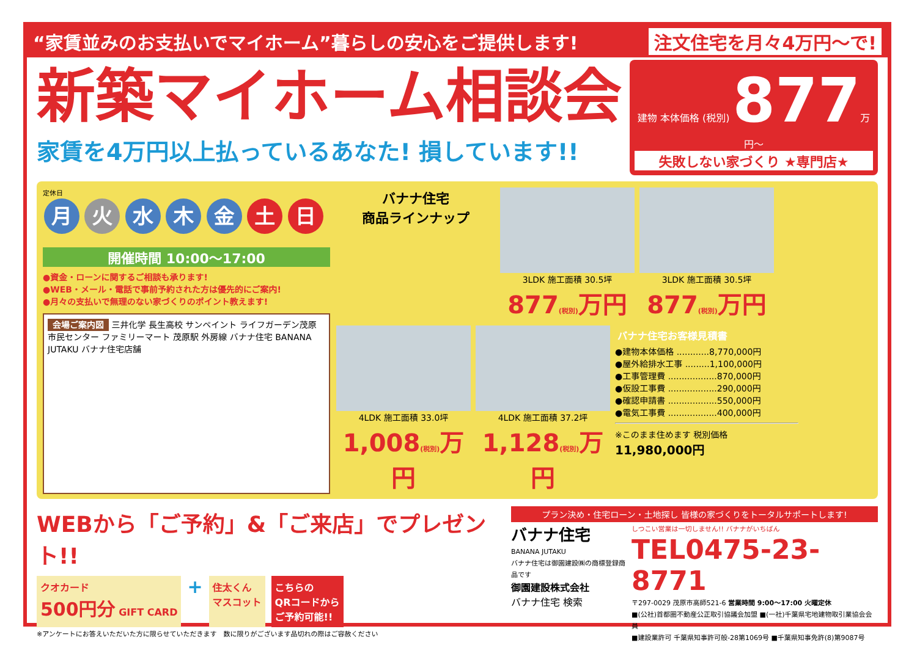“家賃並みのお支払いでマイホーム”暮らしの安心をご提供します! 注文住宅を月々4万円〜で!
新築マイホーム相談会
家賃を4万円以上払っているあなた! 損しています!!
建物 本体価格 (税別) 877万円〜
失敗しない家づくり ★専門店★
定休日
月 火 水 木 金 土 日
開催時間 10:00〜17:00
●資金・ローンに関するご相談も承ります!
●WEB・メール・電話で事前予約された方は優先的にご案内!
●月々の支払いで無理のない家づくりのポイント教えます!
会場ご案内図 三井化学 長生高校 サンペイント ライフガーデン茂原 市民センター ファミリーマート 茂原駅 外房線 バナナ住宅 BANANA JUTAKU バナナ住宅店舗
バナナ住宅
商品ラインナップ
3LDK 施工面積 30.5坪
877(税別) 万円
3LDK 施工面積 30.5坪
877(税別) 万円
4LDK 施工面積 33.0坪
1,008(税別) 万円
4LDK 施工面積 37.2坪
1,128(税別) 万円
バナナ住宅お客様見積書
●建物本体価格 ............8,770,000円
●屋外給排水工事 .........1,100,000円
●工事管理費 ..................870,000円
●仮設工事費 ..................290,000円
●確認申請書 ..................550,000円
●電気工事費 ..................400,000円
※このまま住めます 税別価格 11,980,000円
WEBから「ご予約」&「ご来店」でプレゼント!!
クオカード
500円分 GIFT CARD
+
住太くん
マスコット
こちらの
QRコードから
ご予約可能!!
※アンケートにお答えいただいた方に限らせていただきます　数に限りがございます品切れの際はご容赦ください
プラン決め・住宅ローン・土地探し 皆様の家づくりをトータルサポートします!
バナナ住宅
BANANA JUTAKU
バナナ住宅は御園建設㈱の商標登録商品です
御園建設株式会社
バナナ住宅 検索
しつこい営業は一切しません!! バナナがいちばん
TEL0475-23-8771
〒297-0029 茂原市高師521-6 営業時間 9:00〜17:00 火曜定休
■(公社)首都圏不動産公正取引協議会加盟 ■(一社)千葉県宅地建物取引業協会会員
■建設業許可 千葉県知事許可般-28第1069号 ■千葉県知事免許(8)第9087号